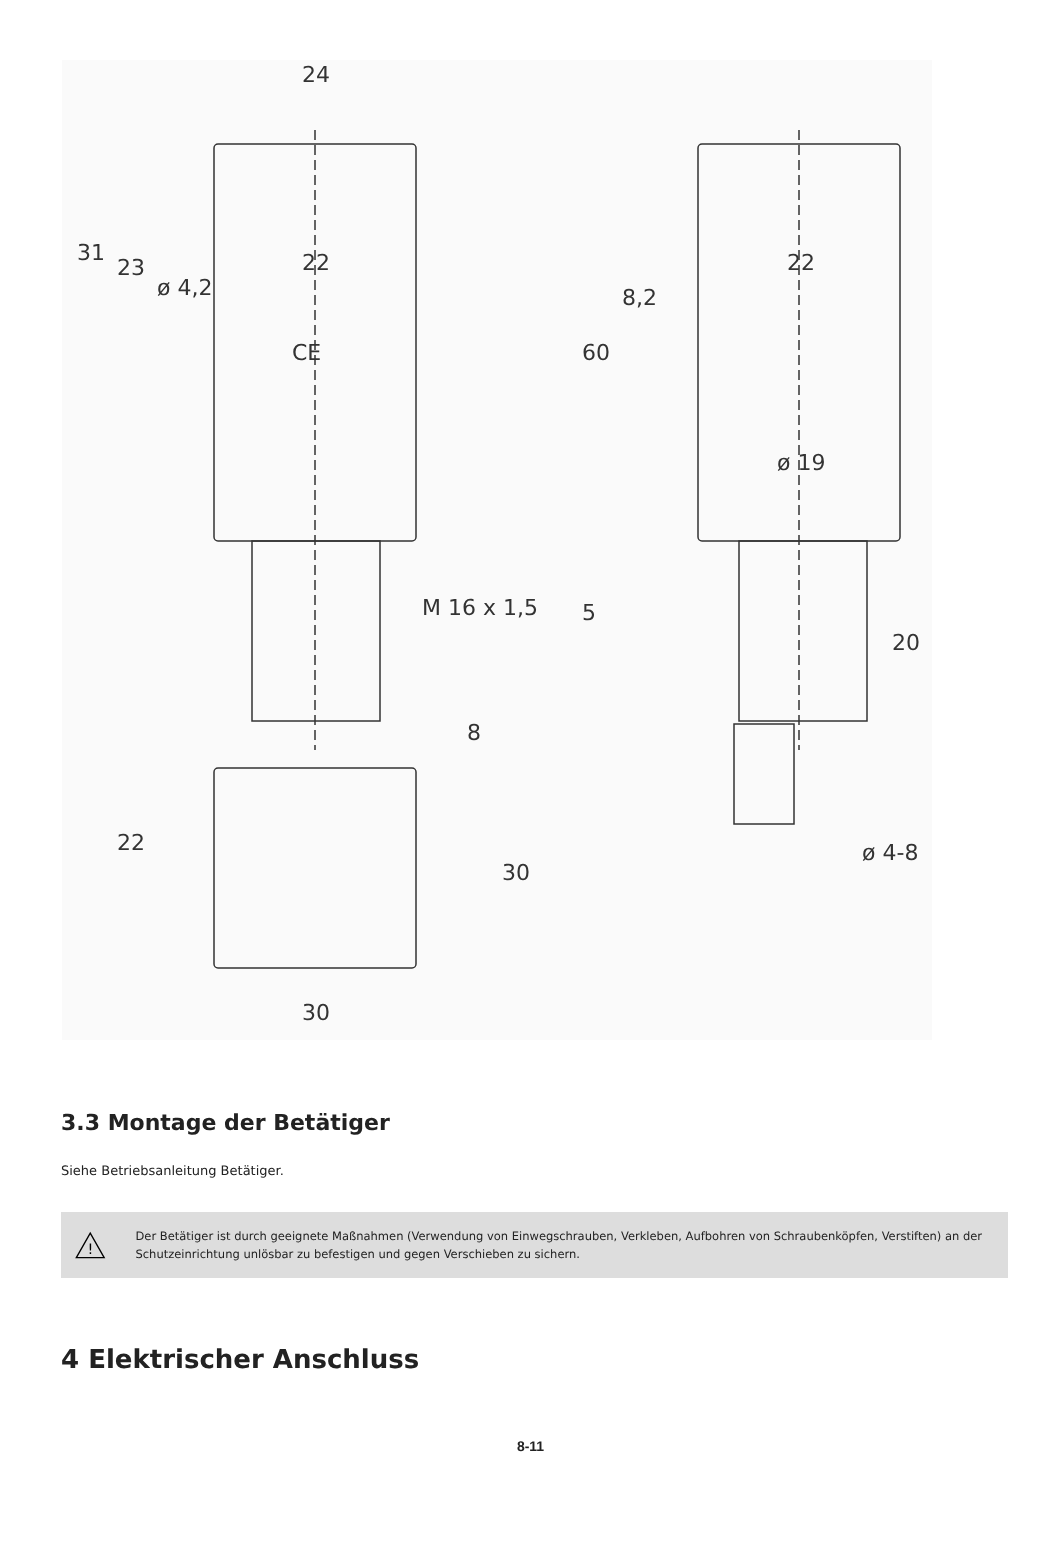24
31
23
ø 4,2
22
CE
M 16 x 1,5
60
8,2
22
ø 19
5
20
8
22
30
30
ø 4-8
3.3 Montage der Betätiger
Siehe Betriebsanleitung Betätiger.
!
Der Betätiger ist durch geeignete Maßnahmen (Verwendung von Einwegschrauben, Verkleben, Aufbohren von Schraubenköpfen, Verstiften) an der Schutzeinrichtung unlösbar zu befestigen und gegen Verschieben zu sichern.
4 Elektrischer Anschluss
8-11